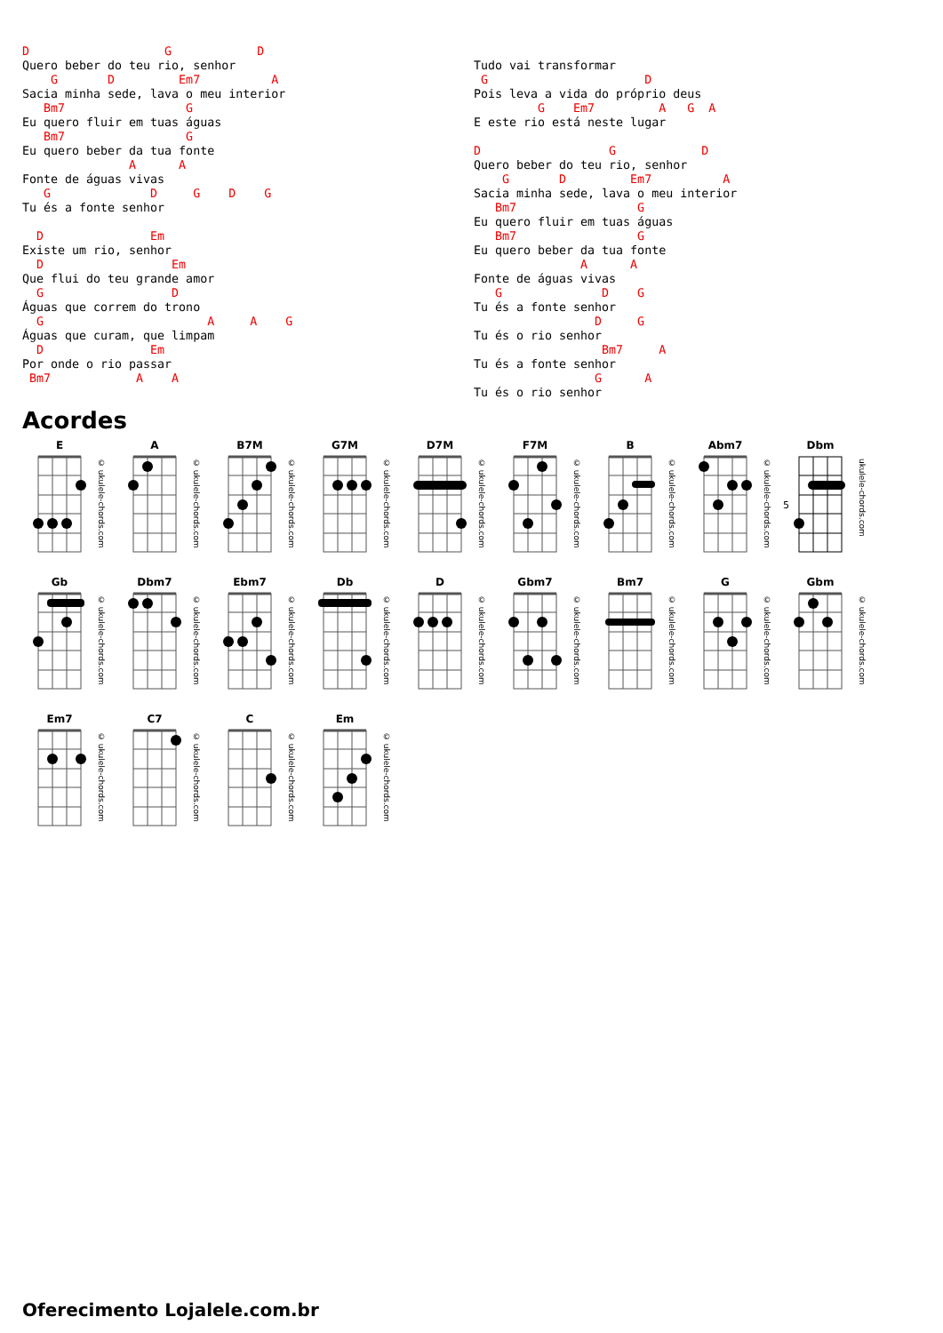D                   G            D
Quero beber do teu rio, senhor
    G       D         Em7          A
Sacia minha sede, lava o meu interior
   Bm7                 G
Eu quero fluir em tuas águas
   Bm7                 G
Eu quero beber da tua fonte
               A      A
Fonte de águas vivas
   G              D     G    D    G
Tu és a fonte senhor

  D               Em
Existe um rio, senhor
  D                  Em
Que flui do teu grande amor
  G                  D
Águas que correm do trono
  G                       A     A    G
Águas que curam, que limpam
  D               Em
Por onde o rio passar
 Bm7            A    A
Tudo vai transformar
 G                      D
Pois leva a vida do próprio deus
         G    Em7         A   G  A
E este rio está neste lugar

D                  G            D
Quero beber do teu rio, senhor
    G       D         Em7          A
Sacia minha sede, lava o meu interior
   Bm7                 G
Eu quero fluir em tuas águas
   Bm7                 G
Eu quero beber da tua fonte
               A      A
Fonte de águas vivas
   G              D    G
Tu és a fonte senhor
                 D     G
Tu és o rio senhor
                  Bm7     A
Tu és a fonte senhor
                 G      A
Tu és o rio senhor
Acordes
E
© ukulele-chords.com
A
© ukulele-chords.com
B7M
© ukulele-chords.com
G7M
© ukulele-chords.com
D7M
© ukulele-chords.com
F7M
© ukulele-chords.com
B
© ukulele-chords.com
Abm7
© ukulele-chords.com
Dbm
5
ukulele-chords.com
Gb
© ukulele-chords.com
Dbm7
© ukulele-chords.com
Ebm7
© ukulele-chords.com
Db
© ukulele-chords.com
D
© ukulele-chords.com
Gbm7
© ukulele-chords.com
Bm7
© ukulele-chords.com
G
© ukulele-chords.com
Gbm
© ukulele-chords.com
Em7
© ukulele-chords.com
C7
© ukulele-chords.com
C
© ukulele-chords.com
Em
© ukulele-chords.com
Oferecimento Lojalele.com.br